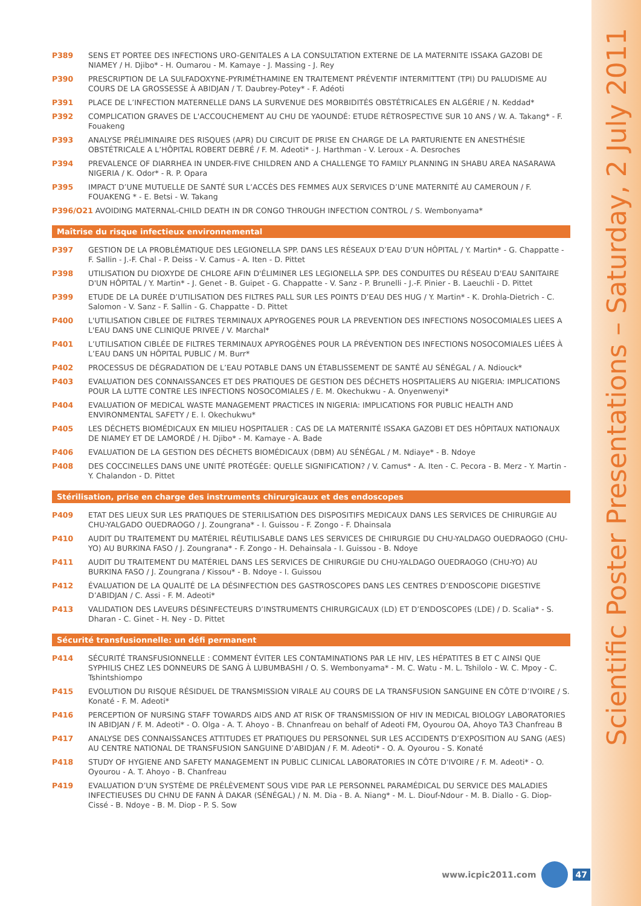Scientific Poster Presentations – Saturday, 2 July 2011
P389 SENS ET PORTEE DES INFECTIONS URO-GENITALES A LA CONSULTATION EXTERNE DE LA MATERNITE ISSAKA GAZOBI DE NIAMEY / H. Djibo* - H. Oumarou - M. Kamaye - J. Massing - J. Rey
P390 PRESCRIPTION DE LA SULFADOXYNE-PYRIMÉTHAMINE EN TRAITEMENT PRÉVENTIF INTERMITTENT (TPI) DU PALUDISME AU COURS DE LA GROSSESSE À ABIDJAN / T. Daubrey-Potey* - F. Adéoti
P391 PLACE DE L’INFECTION MATERNELLE DANS LA SURVENUE DES MORBIDITÉS OBSTÉTRICALES EN ALGÉRIE / N. Keddad*
P392 COMPLICATION GRAVES DE L'ACCOUCHEMENT AU CHU DE YAOUNDÉ: ETUDE RÉTROSPECTIVE SUR 10 ANS / W. A. Takang* - F. Fouakeng
P393 ANALYSE PRÉLIMINAIRE DES RISQUES (APR) DU CIRCUIT DE PRISE EN CHARGE DE LA PARTURIENTE EN ANESTHÉSIE OBSTÉTRICALE A L’HÔPITAL ROBERT DEBRÉ / F. M. Adeoti* - J. Harthman - V. Leroux - A. Desroches
P394 PREVALENCE OF DIARRHEA IN UNDER-FIVE CHILDREN AND A CHALLENGE TO FAMILY PLANNING IN SHABU AREA NASARAWA NIGERIA / K. Odor* - R. P. Opara
P395 IMPACT D’UNE MUTUELLE DE SANTÉ SUR L’ACCÈS DES FEMMES AUX SERVICES D’UNE MATERNITÉ AU CAMEROUN / F. FOUAKENG * - E. Betsi - W. Takang
P396/O21 AVOIDING MATERNAL-CHILD DEATH IN DR CONGO THROUGH INFECTION CONTROL / S. Wembonyama*
Maîtrise du risque infectieux environnemental
P397 GESTION DE LA PROBLÉMATIQUE DES LEGIONELLA SPP. DANS LES RÉSEAUX D’EAU D’UN HÔPITAL / Y. Martin* - G. Chappatte - F. Sallin - J.-F. Chal - P. Deiss - V. Camus - A. Iten - D. Pittet
P398 UTILISATION DU DIOXYDE DE CHLORE AFIN D'ÉLIMINER LES LEGIONELLA SPP. DES CONDUITES DU RÉSEAU D'EAU SANITAIRE D'UN HÔPITAL / Y. Martin* - J. Genet - B. Guipet - G. Chappatte - V. Sanz - P. Brunelli - J.-F. Pinier - B. Laeuchli - D. Pittet
P399 ETUDE DE LA DURÉE D’UTILISATION DES FILTRES PALL SUR LES POINTS D’EAU DES HUG / Y. Martin* - K. Drohla-Dietrich - C. Salomon - V. Sanz - F. Sallin - G. Chappatte - D. Pittet
P400 L'UTILISATION CIBLEE DE FILTRES TERMINAUX APYROGENES POUR LA PREVENTION DES INFECTIONS NOSOCOMIALES LIEES A L'EAU DANS UNE CLINIQUE PRIVEE / V. Marchal*
P401 L’UTILISATION CIBLÉE DE FILTRES TERMINAUX APYROGÈNES POUR LA PRÉVENTION DES INFECTIONS NOSOCOMIALES LIÉES À L’EAU DANS UN HÔPITAL PUBLIC / M. Burr*
P402 PROCESSUS DE DÉGRADATION DE L’EAU POTABLE DANS UN ÉTABLISSEMENT DE SANTÉ AU SÉNÉGAL / A. Ndiouck*
P403 EVALUATION DES CONNAISSANCES ET DES PRATIQUES DE GESTION DES DÉCHETS HOSPITALIERS AU NIGERIA: IMPLICATIONS POUR LA LUTTE CONTRE LES INFECTIONS NOSOCOMIALES / E. M. Okechukwu - A. Onyenwenyi*
P404 EVALUATION OF MEDICAL WASTE MANAGEMENT PRACTICES IN NIGERIA: IMPLICATIONS FOR PUBLIC HEALTH AND ENVIRONMENTAL SAFETY / E. I. Okechukwu*
P405 LES DÉCHETS BIOMÉDICAUX EN MILIEU HOSPITALIER : CAS DE LA MATERNITÉ ISSAKA GAZOBI ET DES HÔPITAUX NATIONAUX DE NIAMEY ET DE LAMORDÉ / H. Djibo* - M. Kamaye - A. Bade
P406 EVALUATION DE LA GESTION DES DÉCHETS BIOMÉDICAUX (DBM) AU SÉNÉGAL / M. Ndiaye* - B. Ndoye
P408 DES COCCINELLES DANS UNE UNITÉ PROTÉGÉE: QUELLE SIGNIFICATION? / V. Camus* - A. Iten - C. Pecora - B. Merz - Y. Martin - Y. Chalandon - D. Pittet
Stérilisation, prise en charge des instruments chirurgicaux et des endoscopes
P409 ETAT DES LIEUX SUR LES PRATIQUES DE STERILISATION DES DISPOSITIFS MEDICAUX DANS LES SERVICES DE CHIRURGIE AU CHU-YALGADO OUEDRAOGO / J. Zoungrana* - I. Guissou - F. Zongo - F. Dhainsala
P410 AUDIT DU TRAITEMENT DU MATÉRIEL RÉUTILISABLE DANS LES SERVICES DE CHIRURGIE DU CHU-YALDAGO OUEDRAOGO (CHU-YO) AU BURKINA FASO / J. Zoungrana* - F. Zongo - H. Dehainsala - I. Guissou - B. Ndoye
P411 AUDIT DU TRAITEMENT DU MATÉRIEL DANS LES SERVICES DE CHIRURGIE DU CHU-YALDAGO OUEDRAOGO (CHU-YO) AU BURKINA FASO / J. Zoungrana / Kissou* - B. Ndoye - I. Guissou
P412 ÉVALUATION DE LA QUALITÉ DE LA DÉSINFECTION DES GASTROSCOPES DANS LES CENTRES D’ENDOSCOPIE DIGESTIVE D’ABIDJAN / C. Assi - F. M. Adeoti*
P413 VALIDATION DES LAVEURS DÉSINFECTEURS D’INSTRUMENTS CHIRURGICAUX (LD) ET D’ENDOSCOPES (LDE) / D. Scalia* - S. Dharan - C. Ginet - H. Ney - D. Pittet
Sécurité transfusionnelle: un défi permanent
P414 SÉCURITÉ TRANSFUSIONNELLE : COMMENT ÉVITER LES CONTAMINATIONS PAR LE HIV, LES HÉPATITES B ET C AINSI QUE SYPHILIS CHEZ LES DONNEURS DE SANG À LUBUMBASHI / O. S. Wembonyama* - M. C. Watu - M. L. Tshilolo - W. C. Mpoy - C. Tshintshiompo
P415 EVOLUTION DU RISQUE RÉSIDUEL DE TRANSMISSION VIRALE AU COURS DE LA TRANSFUSION SANGUINE EN CÔTE D’IVOIRE / S. Konaté - F. M. Adeoti*
P416 PERCEPTION OF NURSING STAFF TOWARDS AIDS AND AT RISK OF TRANSMISSION OF HIV IN MEDICAL BIOLOGY LABORATORIES IN ABIDJAN / F. M. Adeoti* - O. Olga - A. T. Ahoyo - B. Chnanfreau on behalf of Adeoti FM, Oyourou OA, Ahoyo TA3 Chanfreau B
P417 ANALYSE DES CONNAISSANCES ATTITUDES ET PRATIQUES DU PERSONNEL SUR LES ACCIDENTS D’EXPOSITION AU SANG (AES) AU CENTRE NATIONAL DE TRANSFUSION SANGUINE D’ABIDJAN / F. M. Adeoti* - O. A. Oyourou - S. Konaté
P418 STUDY OF HYGIENE AND SAFETY MANAGEMENT IN PUBLIC CLINICAL LABORATORIES IN CÔTE D'IVOIRE / F. M. Adeoti* - O. Oyourou - A. T. Ahoyo - B. Chanfreau
P419 EVALUATION D’UN SYSTÈME DE PRÉLÈVEMENT SOUS VIDE PAR LE PERSONNEL PARAMÉDICAL DU SERVICE DES MALADIES INFECTIEUSES DU CHNU DE FANN À DAKAR (SÉNÉGAL) / N. M. Dia - B. A. Niang* - M. L. Diouf-Ndour - M. B. Diallo - G. Diop-Cissé - B. Ndoye - B. M. Diop - P. S. Sow
www.icpic2011.com 47